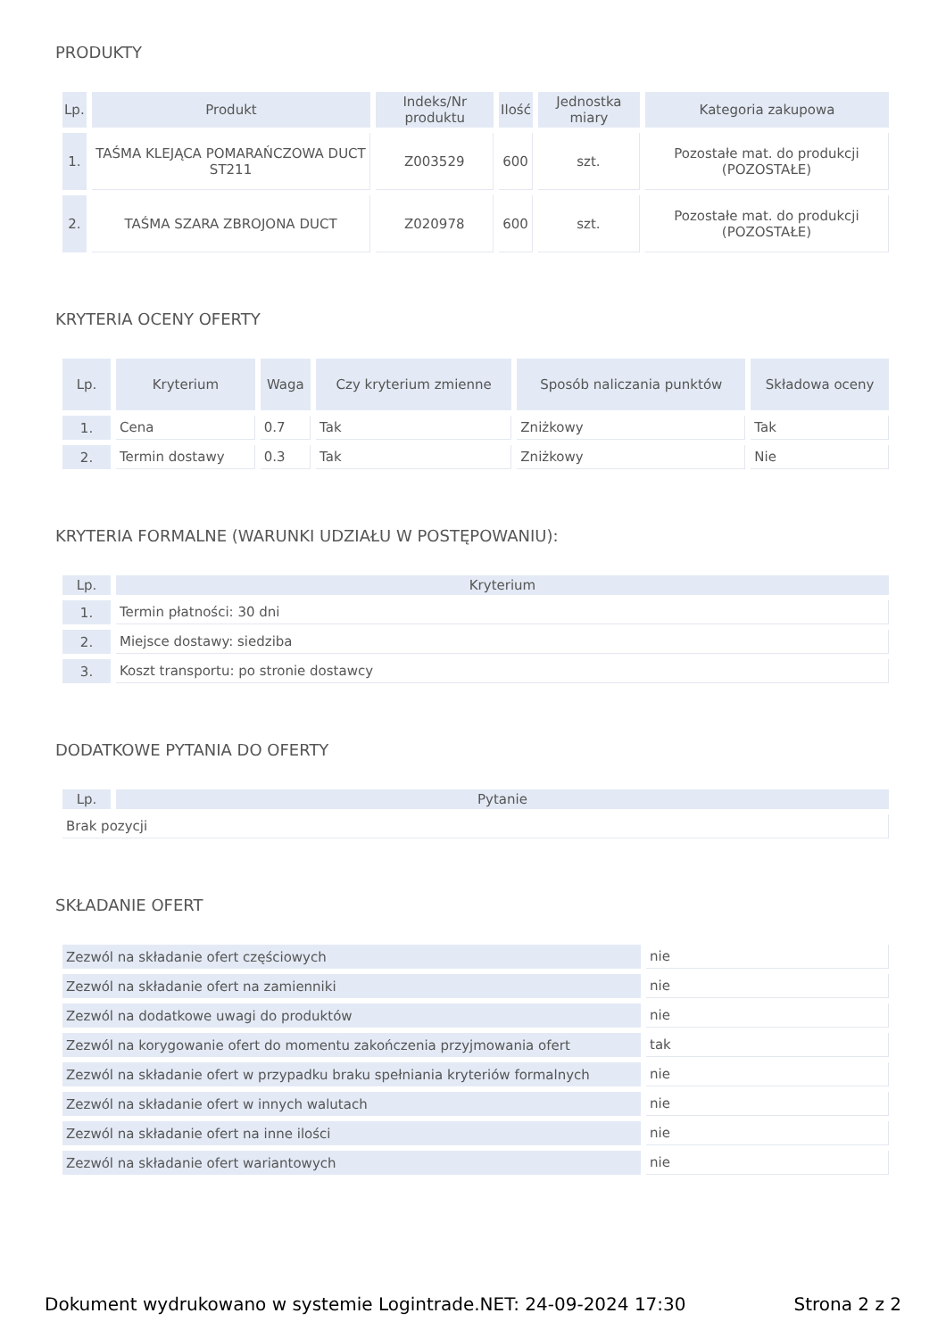PRODUKTY
| Lp. | Produkt | Indeks/Nr produktu | Ilość | Jednostka miary | Kategoria zakupowa |
| --- | --- | --- | --- | --- | --- |
| 1. | TAŚMA KLEJĄCA POMARAŃCZOWA DUCT ST211 | Z003529 | 600 | szt. | Pozostałe mat. do produkcji (POZOSTAŁE) |
| 2. | TAŚMA SZARA ZBROJONA DUCT | Z020978 | 600 | szt. | Pozostałe mat. do produkcji (POZOSTAŁE) |
KRYTERIA OCENY OFERTY
| Lp. | Kryterium | Waga | Czy kryterium zmienne | Sposób naliczania punktów | Składowa oceny |
| --- | --- | --- | --- | --- | --- |
| 1. | Cena | 0.7 | Tak | Zniżkowy | Tak |
| 2. | Termin dostawy | 0.3 | Tak | Zniżkowy | Nie |
KRYTERIA FORMALNE (WARUNKI UDZIAŁU W POSTĘPOWANIU):
| Lp. | Kryterium |
| --- | --- |
| 1. | Termin płatności: 30 dni |
| 2. | Miejsce dostawy: siedziba |
| 3. | Koszt transportu: po stronie dostawcy |
DODATKOWE PYTANIA DO OFERTY
| Lp. | Pytanie |
| --- | --- |
| Brak pozycji | |
SKŁADANIE OFERT
| Zezwól na składanie ofert częściowych | nie |
| Zezwól na składanie ofert na zamienniki | nie |
| Zezwól na dodatkowe uwagi do produktów | nie |
| Zezwól na korygowanie ofert do momentu zakończenia przyjmowania ofert | tak |
| Zezwól na składanie ofert w przypadku braku spełniania kryteriów formalnych | nie |
| Zezwól na składanie ofert w innych walutach | nie |
| Zezwól na składanie ofert na inne ilości | nie |
| Zezwól na składanie ofert wariantowych | nie |
Dokument wydrukowano w systemie Logintrade.NET: 24-09-2024 17:30 Strona 2 z 2